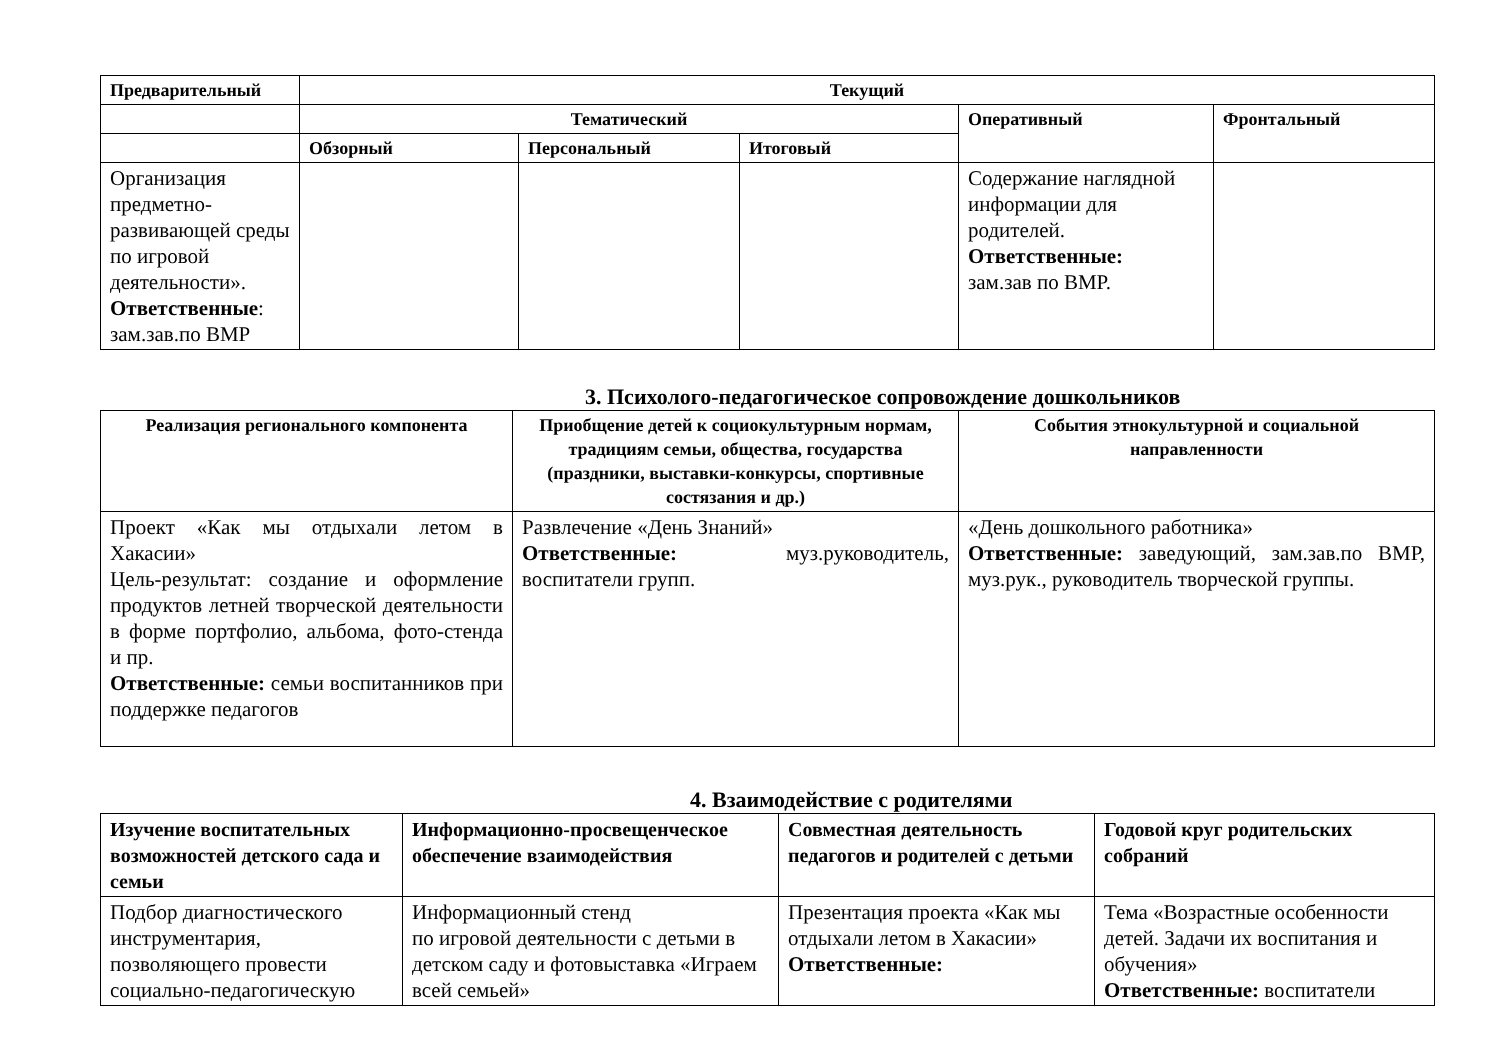| Предварительный | Текущий | | | | |
| --- | --- | --- | --- | --- | --- |
| | Тематический | | | Оперативный | Фронтальный |
| | Обзорный | Персональный | Итоговый | | |
| Организация предметно-развивающей среды по игровой деятельности». Ответственные : зам.зав.по ВМР | | | | Содержание наглядной информации для родителей. Ответственные: зам.зав по ВМР. | |
3. Психолого-педагогическое сопровождение дошкольников
| Реализация регионального компонента | Приобщение детей к социокультурным нормам, традициям семьи, общества, государства (праздники, выставки-конкурсы, спортивные состязания и др.) | События этнокультурной и социальной направленности |
| --- | --- | --- |
| Проект «Как мы отдыхали летом в Хакасии» Цель-результат: создание и оформление продуктов летней творческой деятельности в форме портфолио, альбома, фото-стенда и пр. Ответственные: семьи воспитанников при поддержке педагогов | Развлечение «День Знаний» Ответственные: муз.руководитель, воспитатели групп. | «День дошкольного работника» Ответственные: заведующий, зам.зав.по ВМР, муз.рук., руководитель творческой группы. |
4. Взаимодействие с родителями
| Изучение воспитательных возможностей детского сада и семьи | Информационно-просвещенческое обеспечение взаимодействия | Совместная деятельность педагогов и родителей с детьми | Годовой круг родительских собраний |
| --- | --- | --- | --- |
| Подбор диагностического инструментария, позволяющего провести социально-педагогическую | Информационный стенд по игровой деятельности с детьми в детском саду и фотовыставка «Играем всей семьей» | Презентация проекта «Как мы отдыхали летом в Хакасии» Ответственные: | Тема «Возрастные особенности детей. Задачи их воспитания и обучения» Ответственные: воспитатели |